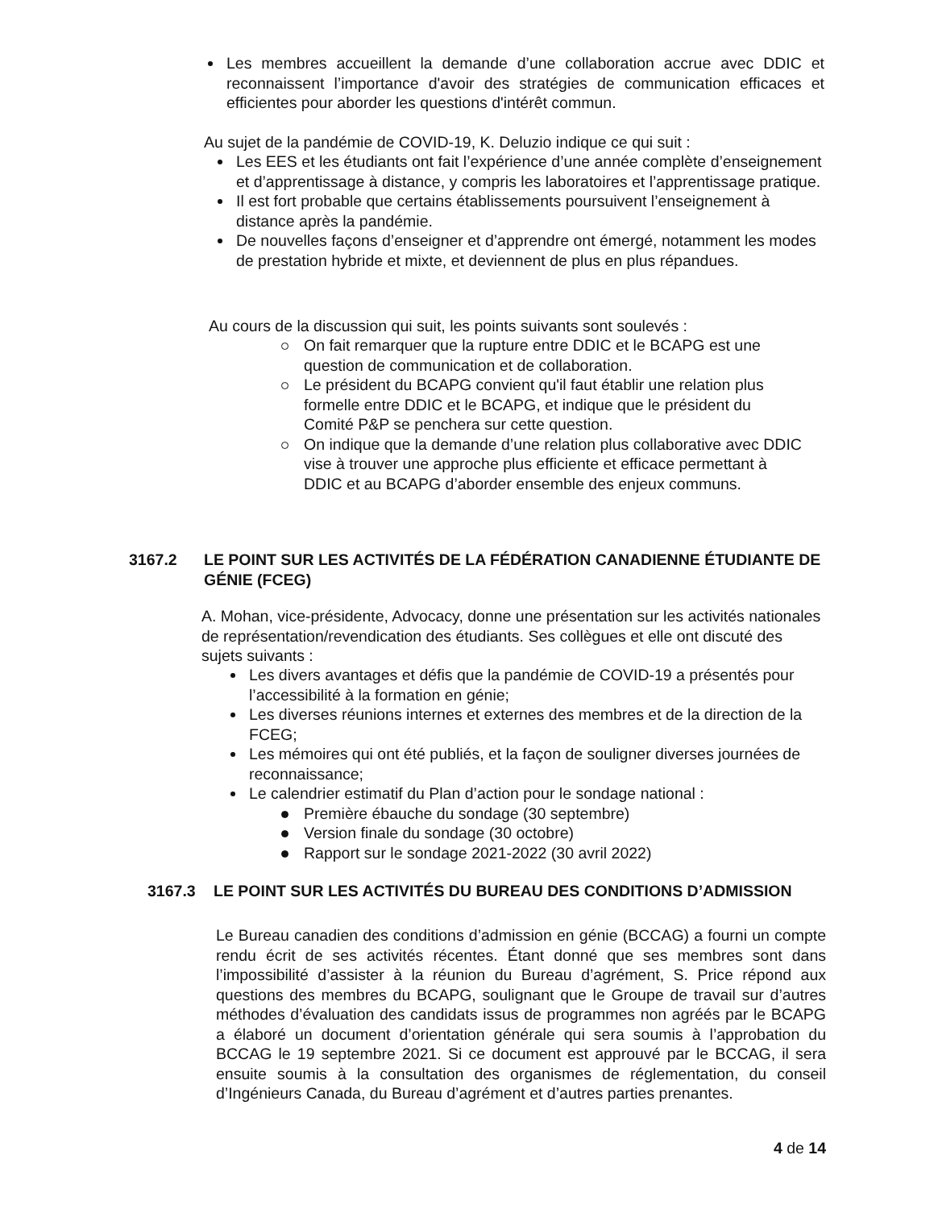Les membres accueillent la demande d’une collaboration accrue avec DDIC et reconnaissent l’importance d'avoir des stratégies de communication efficaces et efficientes pour aborder les questions d'intérêt commun.
Au sujet de la pandémie de COVID-19, K. Deluzio indique ce qui suit :
Les EES et les étudiants ont fait l’expérience d’une année complète d’enseignement et d’apprentissage à distance, y compris les laboratoires et l’apprentissage pratique.
Il est fort probable que certains établissements poursuivent l’enseignement à distance après la pandémie.
De nouvelles façons d’enseigner et d’apprendre ont émergé, notamment les modes de prestation hybride et mixte, et deviennent de plus en plus répandues.
Au cours de la discussion qui suit, les points suivants sont soulevés :
On fait remarquer que la rupture entre DDIC et le BCAPG est une question de communication et de collaboration.
Le président du BCAPG convient qu'il faut établir une relation plus formelle entre DDIC et le BCAPG, et indique que le président du Comité P&P se penchera sur cette question.
On indique que la demande d’une relation plus collaborative avec DDIC vise à trouver une approche plus efficiente et efficace permettant à DDIC et au BCAPG d’aborder ensemble des enjeux communs.
3167.2 LE POINT SUR LES ACTIVITÉS DE LA FÉDÉRATION CANADIENNE ÉTUDIANTE DE GÉNIE (FCEG)
A. Mohan, vice-présidente, Advocacy, donne une présentation sur les activités nationales de représentation/revendication des étudiants. Ses collègues et elle ont discuté des sujets suivants :
Les divers avantages et défis que la pandémie de COVID-19 a présentés pour l’accessibilité à la formation en génie;
Les diverses réunions internes et externes des membres et de la direction de la FCEG;
Les mémoires qui ont été publiés, et la façon de souligner diverses journées de reconnaissance;
Le calendrier estimatif du Plan d’action pour le sondage national :
Première ébauche du sondage (30 septembre)
Version finale du sondage (30 octobre)
Rapport sur le sondage 2021-2022 (30 avril 2022)
3167.3 LE POINT SUR LES ACTIVITÉS DU BUREAU DES CONDITIONS D’ADMISSION
Le Bureau canadien des conditions d’admission en génie (BCCAG) a fourni un compte rendu écrit de ses activités récentes. Étant donné que ses membres sont dans l’impossibilité d’assister à la réunion du Bureau d’agrément, S. Price répond aux questions des membres du BCAPG, soulignant que le Groupe de travail sur d’autres méthodes d’évaluation des candidats issus de programmes non agréés par le BCAPG a élaboré un document d’orientation générale qui sera soumis à l’approbation du BCCAG le 19 septembre 2021. Si ce document est approuvé par le BCCAG, il sera ensuite soumis à la consultation des organismes de réglementation, du conseil d’Ingénieurs Canada, du Bureau d’agrément et d’autres parties prenantes.
4 de 14